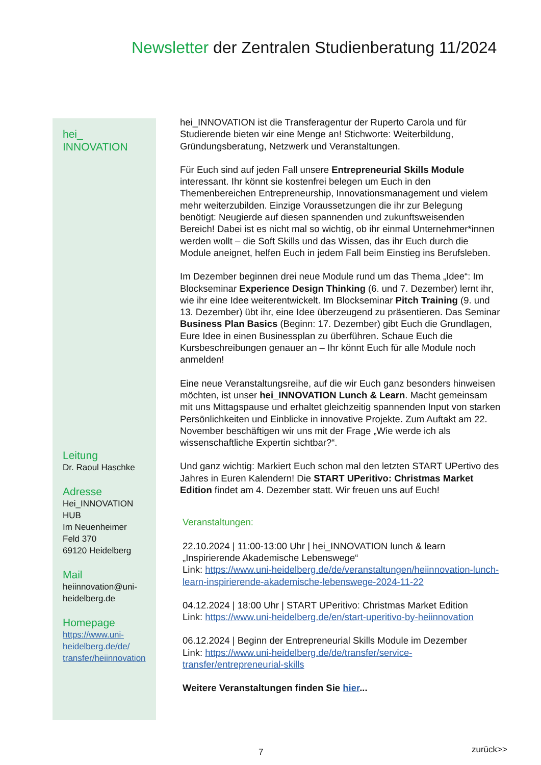Newsletter der Zentralen Studienberatung 11/2024
hei_
INNOVATION
Leitung
Dr. Raoul Haschke
Adresse
Hei_INNOVATION
HUB
Im Neuenheimer
Feld 370
69120 Heidelberg
Mail
heiinnovation@uni-
heidelberg.de
Homepage
https://www.uni-
heidelberg.de/de/
transfer/heiinnovation
hei_INNOVATION ist die Transferagentur der Ruperto Carola und für Studierende bieten wir eine Menge an! Stichworte: Weiterbildung, Gründungsberatung, Netzwerk und Veranstaltungen.
Für Euch sind auf jeden Fall unsere Entrepreneurial Skills Module interessant. Ihr könnt sie kostenfrei belegen um Euch in den Themenbereichen Entrepreneurship, Innovationsmanagement und vielem mehr weiterzubilden. Einzige Voraussetzungen die ihr zur Belegung benötigt: Neugierde auf diesen spannenden und zukunftsweisenden Bereich! Dabei ist es nicht mal so wichtig, ob ihr einmal Unternehmer*innen werden wollt – die Soft Skills und das Wissen, das ihr Euch durch die Module aneignet, helfen Euch in jedem Fall beim Einstieg ins Berufsleben.
Im Dezember beginnen drei neue Module rund um das Thema „Idee“: Im Blockseminar Experience Design Thinking (6. und 7. Dezember) lernt ihr, wie ihr eine Idee weiterentwickelt. Im Blockseminar Pitch Training (9. und 13. Dezember) übt ihr, eine Idee überzeugend zu präsentieren. Das Seminar Business Plan Basics (Beginn: 17. Dezember) gibt Euch die Grundlagen, Eure Idee in einen Businessplan zu überführen. Schaue Euch die Kursbeschreibungen genauer an – Ihr könnt Euch für alle Module noch anmelden!
Eine neue Veranstaltungsreihe, auf die wir Euch ganz besonders hinweisen möchten, ist unser hei_INNOVATION Lunch & Learn. Macht gemeinsam mit uns Mittagspause und erhaltet gleichzeitig spannenden Input von starken Persönlichkeiten und Einblicke in innovative Projekte. Zum Auftakt am 22. November beschäftigen wir uns mit der Frage „Wie werde ich als wissenschaftliche Expertin sichtbar?“.
Und ganz wichtig: Markiert Euch schon mal den letzten START UPertivo des Jahres in Euren Kalendern! Die START UPeritivo: Christmas Market Edition findet am 4. Dezember statt. Wir freuen uns auf Euch!
Veranstaltungen:
22.10.2024 | 11:00-13:00 Uhr | hei_INNOVATION lunch & learn „Inspirierende Akademische Lebenswege“
Link: https://www.uni-heidelberg.de/de/veranstaltungen/heiinnovation-lunch-learn-inspirierende-akademische-lebenswege-2024-11-22
04.12.2024 | 18:00 Uhr | START UPeritivo: Christmas Market Edition
Link: https://www.uni-heidelberg.de/en/start-uperitivo-by-heiinnovation
06.12.2024 | Beginn der Entrepreneurial Skills Module im Dezember
Link: https://www.uni-heidelberg.de/de/transfer/service-transfer/entrepreneurial-skills
Weitere Veranstaltungen finden Sie hier...
7 zurück>>